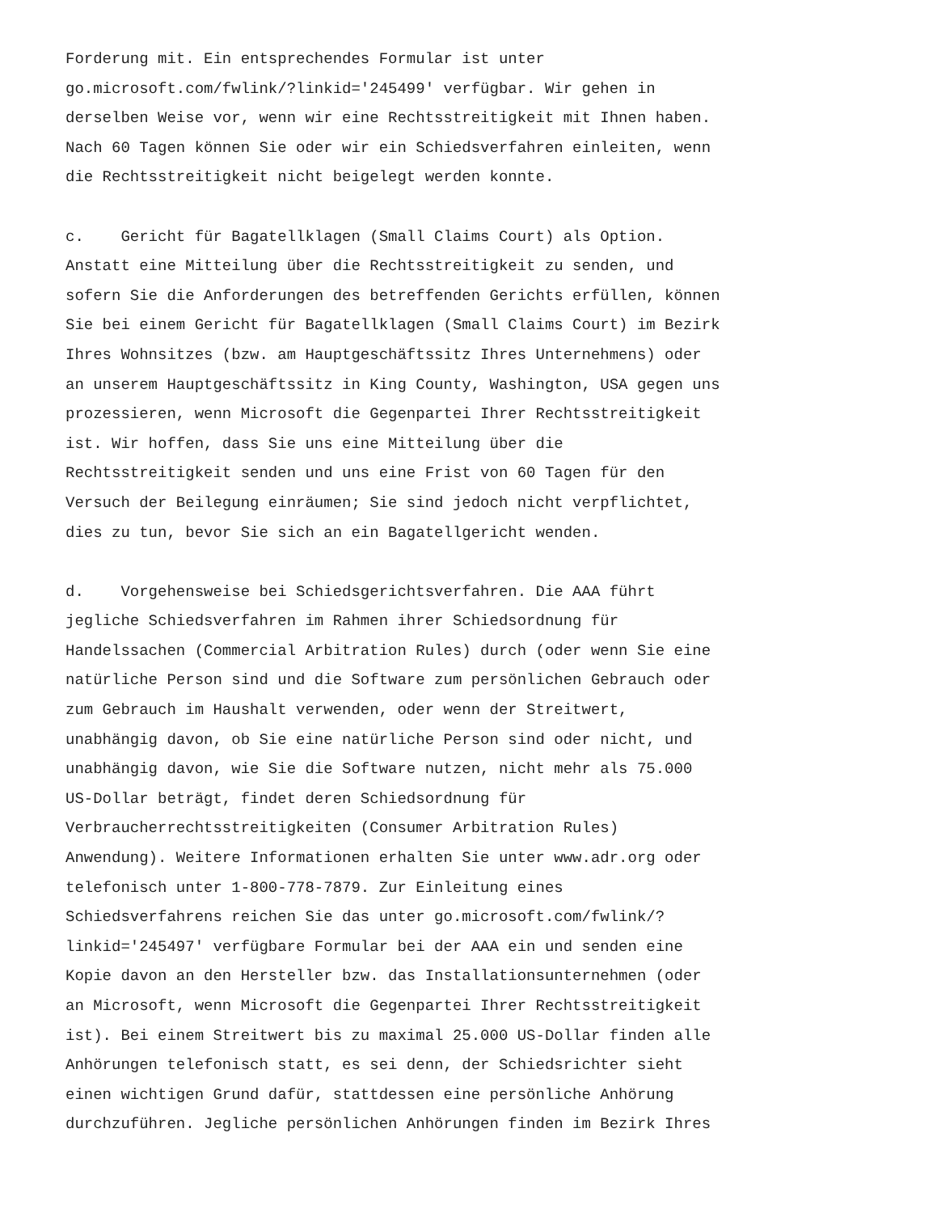Forderung mit. Ein entsprechendes Formular ist unter go.microsoft.com/fwlink/?linkid='245499' verfügbar. Wir gehen in derselben Weise vor, wenn wir eine Rechtsstreitigkeit mit Ihnen haben. Nach 60 Tagen können Sie oder wir ein Schiedsverfahren einleiten, wenn die Rechtsstreitigkeit nicht beigelegt werden konnte.
c. Gericht für Bagatellklagen (Small Claims Court) als Option. Anstatt eine Mitteilung über die Rechtsstreitigkeit zu senden, und sofern Sie die Anforderungen des betreffenden Gerichts erfüllen, können Sie bei einem Gericht für Bagatellklagen (Small Claims Court) im Bezirk Ihres Wohnsitzes (bzw. am Hauptgeschäftssitz Ihres Unternehmens) oder an unserem Hauptgeschäftssitz in King County, Washington, USA gegen uns prozessieren, wenn Microsoft die Gegenpartei Ihrer Rechtsstreitigkeit ist. Wir hoffen, dass Sie uns eine Mitteilung über die Rechtsstreitigkeit senden und uns eine Frist von 60 Tagen für den Versuch der Beilegung einräumen; Sie sind jedoch nicht verpflichtet, dies zu tun, bevor Sie sich an ein Bagatellgericht wenden.
d. Vorgehensweise bei Schiedsgerichtsverfahren. Die AAA führt jegliche Schiedsverfahren im Rahmen ihrer Schiedsordnung für Handelssachen (Commercial Arbitration Rules) durch (oder wenn Sie eine natürliche Person sind und die Software zum persönlichen Gebrauch oder zum Gebrauch im Haushalt verwenden, oder wenn der Streitwert, unabhängig davon, ob Sie eine natürliche Person sind oder nicht, und unabhängig davon, wie Sie die Software nutzen, nicht mehr als 75.000 US-Dollar beträgt, findet deren Schiedsordnung für Verbraucherrechtsstreitigkeiten (Consumer Arbitration Rules) Anwendung). Weitere Informationen erhalten Sie unter www.adr.org oder telefonisch unter 1-800-778-7879. Zur Einleitung eines Schiedsverfahrens reichen Sie das unter go.microsoft.com/fwlink/? linkid='245497' verfügbare Formular bei der AAA ein und senden eine Kopie davon an den Hersteller bzw. das Installationsunternehmen (oder an Microsoft, wenn Microsoft die Gegenpartei Ihrer Rechtsstreitigkeit ist). Bei einem Streitwert bis zu maximal 25.000 US-Dollar finden alle Anhörungen telefonisch statt, es sei denn, der Schiedsrichter sieht einen wichtigen Grund dafür, stattdessen eine persönliche Anhörung durchzuführen. Jegliche persönlichen Anhörungen finden im Bezirk Ihres